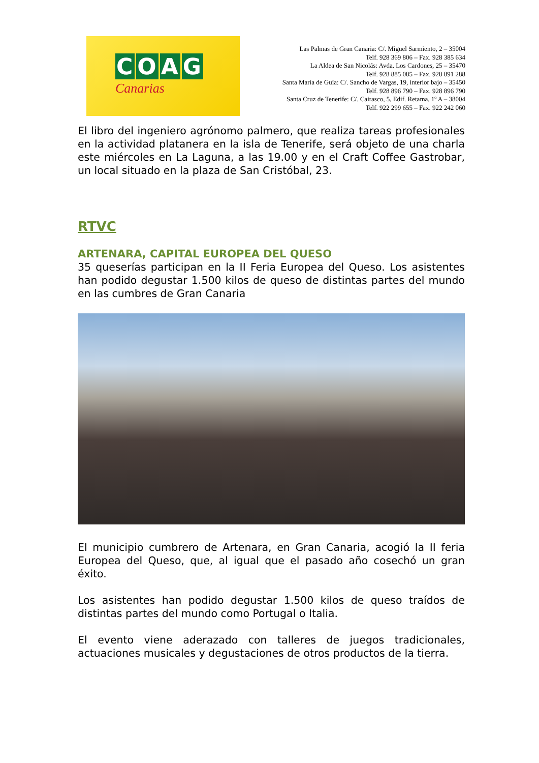COAG
Canarias
Las Palmas de Gran Canaria: C/. Miguel Sarmiento, 2 – 35004
Telf. 928 369 806 – Fax. 928 385 634
La Aldea de San Nicolás: Avda. Los Cardones, 25 – 35470
Telf. 928 885 085 – Fax. 928 891 288
Santa María de Guía: C/. Sancho de Vargas, 19, interior bajo – 35450
Telf. 928 896 790 – Fax. 928 896 790
Santa Cruz de Tenerife: C/. Cairasco, 5, Edif. Retama, 1º A – 38004
Telf. 922 299 655 – Fax. 922 242 060
El libro del ingeniero agrónomo palmero, que realiza tareas profesionales en la actividad platanera en la isla de Tenerife, será objeto de una charla este miércoles en La Laguna, a las 19.00 y en el Craft Coffee Gastrobar, un local situado en la plaza de San Cristóbal, 23.
RTVC
ARTENARA, CAPITAL EUROPEA DEL QUESO
35 queserías participan en la II Feria Europea del Queso. Los asistentes han podido degustar 1.500 kilos de queso de distintas partes del mundo en las cumbres de Gran Canaria
El municipio cumbrero de Artenara, en Gran Canaria, acogió la II feria Europea del Queso, que, al igual que el pasado año cosechó un gran éxito.
Los asistentes han podido degustar 1.500 kilos de queso traídos de distintas partes del mundo como Portugal o Italia.
El evento viene aderazado con talleres de juegos tradicionales, actuaciones musicales y degustaciones de otros productos de la tierra.